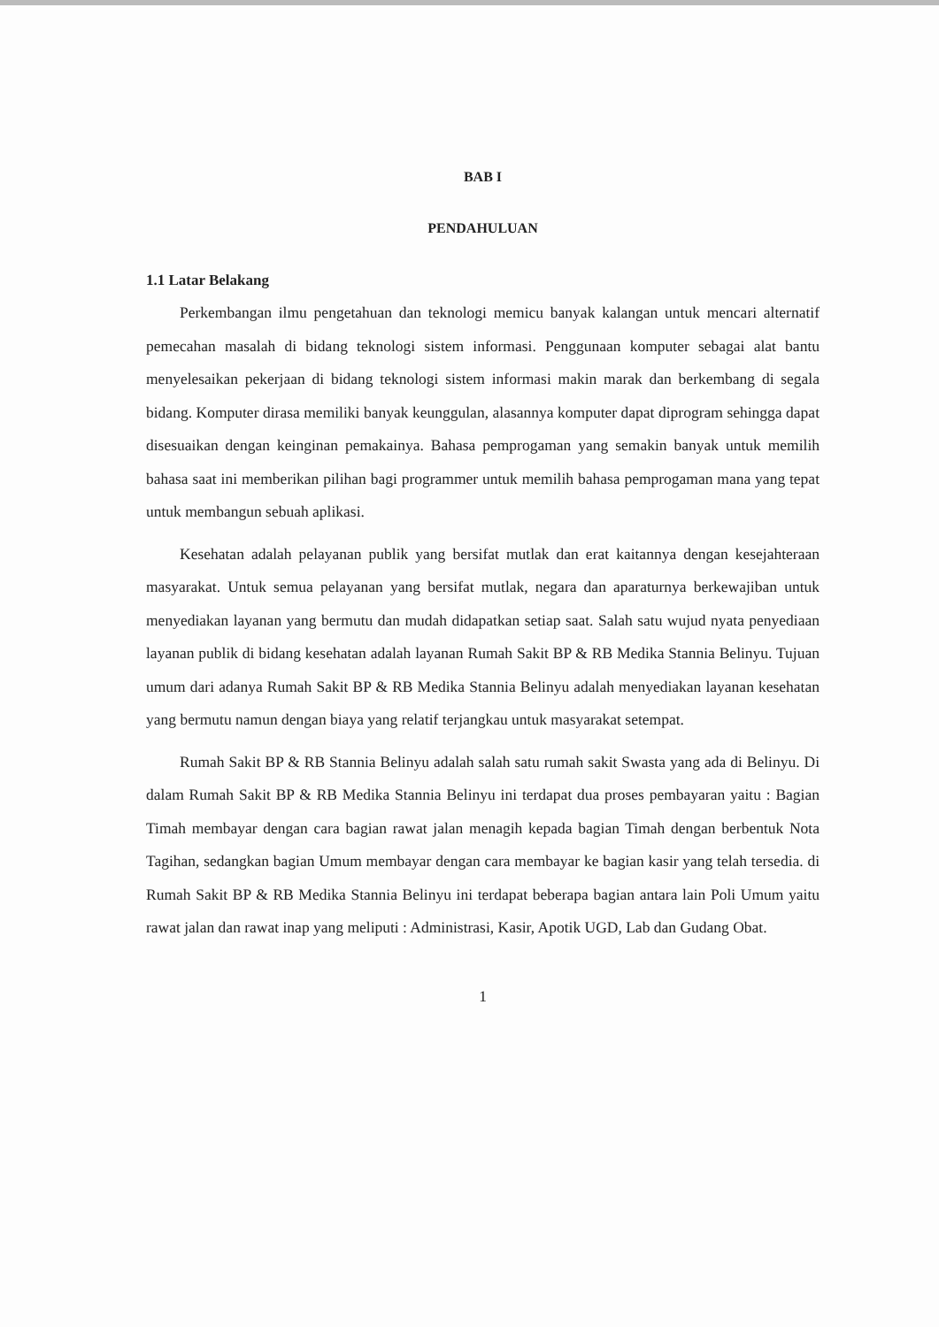BAB I
PENDAHULUAN
1.1 Latar Belakang
Perkembangan ilmu pengetahuan dan teknologi memicu banyak kalangan untuk mencari alternatif pemecahan masalah di bidang teknologi sistem informasi. Penggunaan komputer sebagai alat bantu menyelesaikan pekerjaan di bidang teknologi sistem informasi makin marak dan berkembang di segala bidang. Komputer dirasa memiliki banyak keunggulan, alasannya komputer dapat diprogram sehingga dapat disesuaikan dengan keinginan pemakainya. Bahasa pemprogaman yang semakin banyak untuk memilih bahasa saat ini memberikan pilihan bagi programmer untuk memilih bahasa pemprogaman mana yang tepat untuk membangun sebuah aplikasi.
Kesehatan adalah pelayanan publik yang bersifat mutlak dan erat kaitannya dengan kesejahteraan masyarakat. Untuk semua pelayanan yang bersifat mutlak, negara dan aparaturnya berkewajiban untuk menyediakan layanan yang bermutu dan mudah didapatkan setiap saat. Salah satu wujud nyata penyediaan layanan publik di bidang kesehatan adalah layanan Rumah Sakit BP & RB Medika Stannia Belinyu. Tujuan umum dari adanya Rumah Sakit BP & RB Medika Stannia Belinyu adalah menyediakan layanan kesehatan yang bermutu namun dengan biaya yang relatif terjangkau untuk masyarakat setempat.
Rumah Sakit BP & RB Stannia Belinyu adalah salah satu rumah sakit Swasta yang ada di Belinyu. Di dalam Rumah Sakit BP & RB Medika Stannia Belinyu ini terdapat dua proses pembayaran yaitu : Bagian Timah membayar dengan cara bagian rawat jalan menagih kepada bagian Timah dengan berbentuk Nota Tagihan, sedangkan bagian Umum membayar dengan cara membayar ke bagian kasir yang telah tersedia. di Rumah Sakit BP & RB Medika Stannia Belinyu ini terdapat beberapa bagian antara lain Poli Umum yaitu rawat jalan dan rawat inap yang meliputi : Administrasi, Kasir, Apotik UGD, Lab dan Gudang Obat.
1